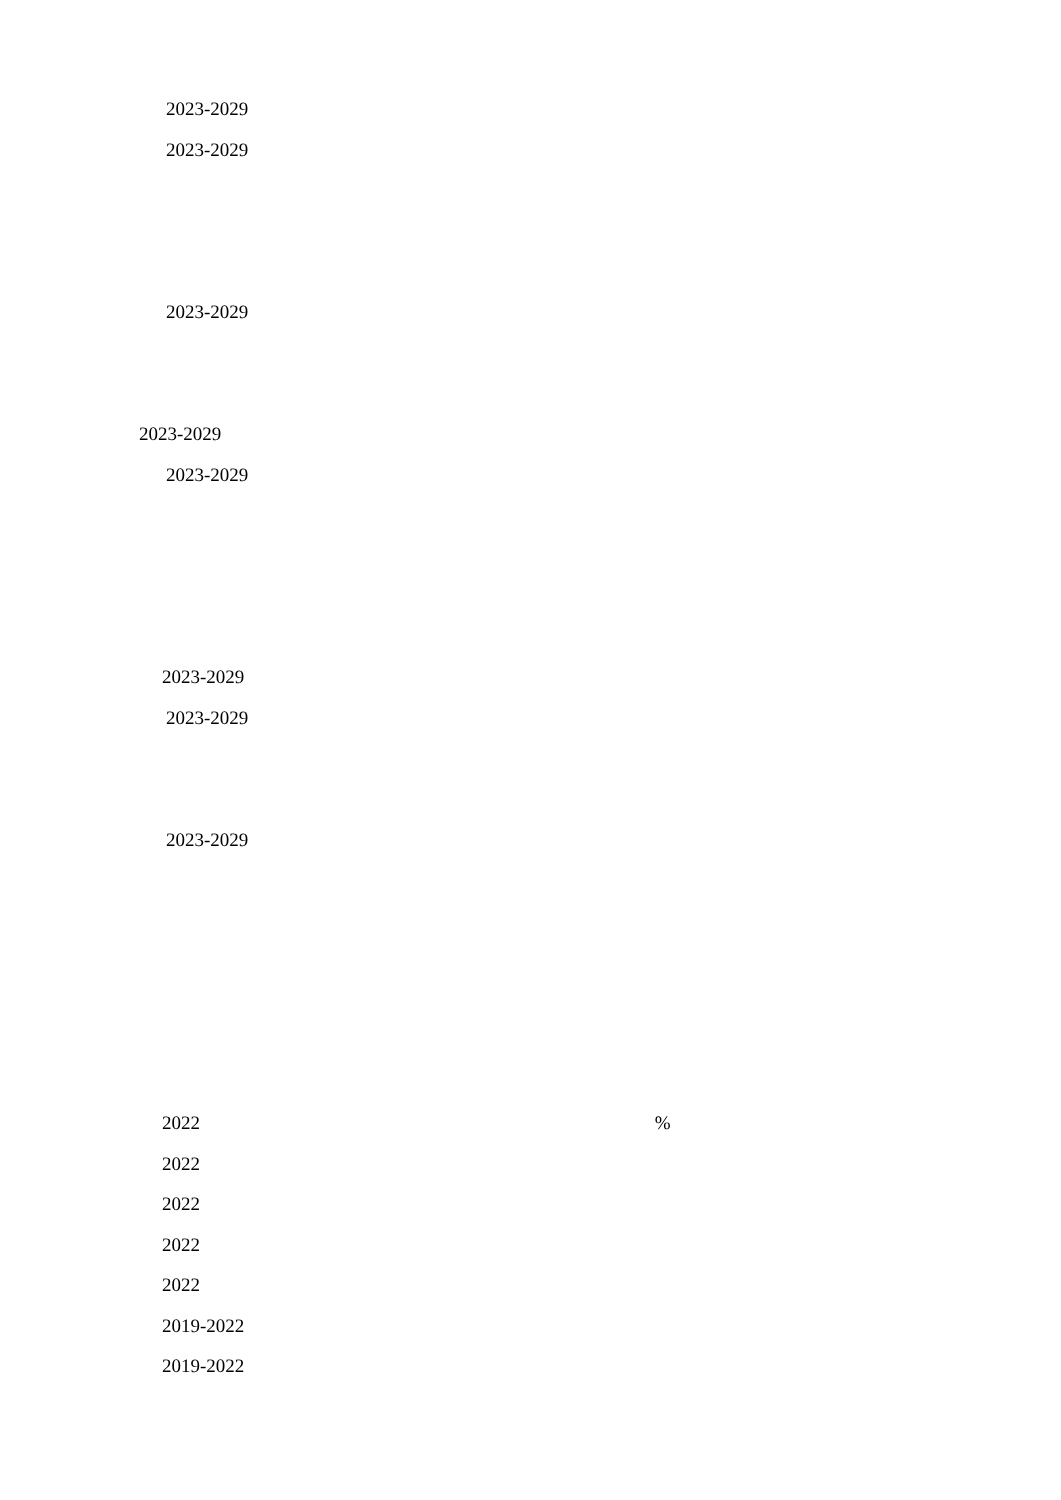2023-2029
2023-2029
2023-2029
2023-2029
2023-2029
2023-2029
2023-2029
2023-2029
2022 %
2022
2022
2022
2022
2019-2022
2019-2022